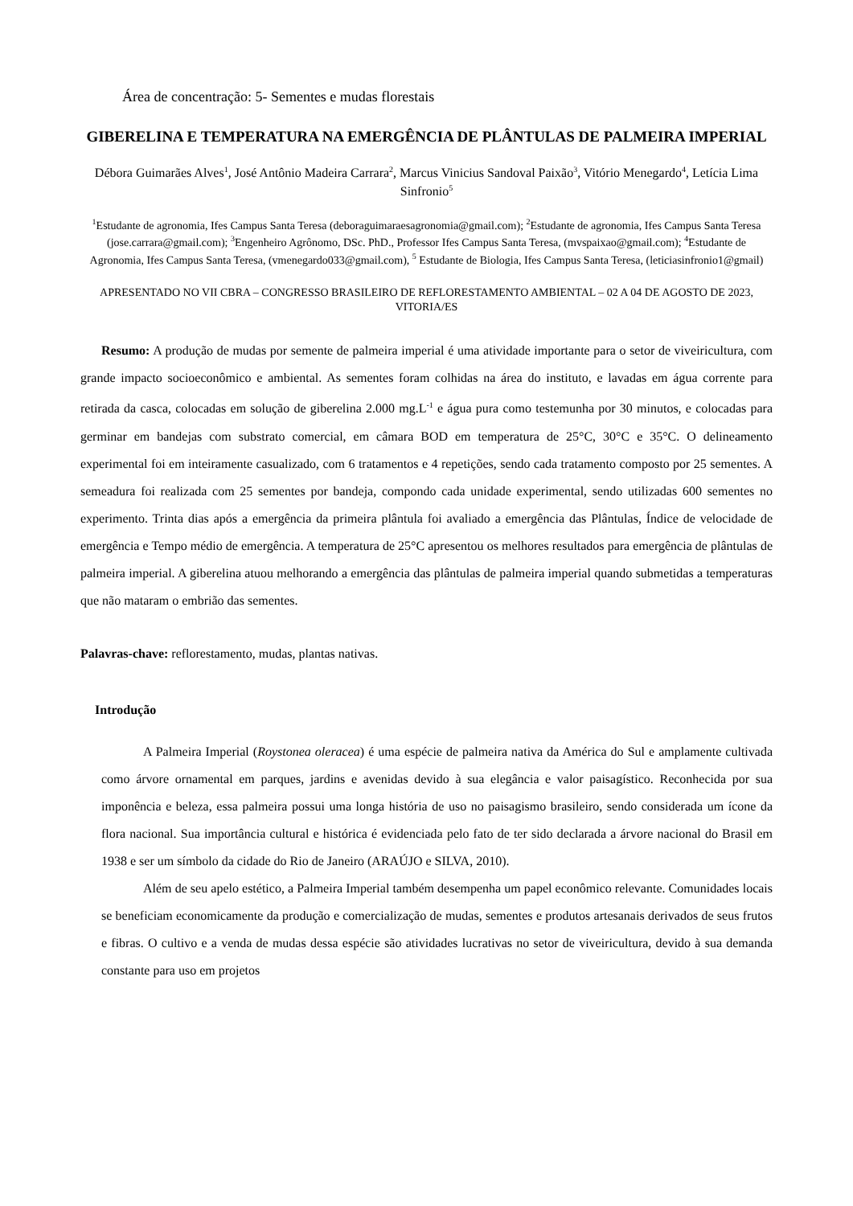Área de concentração: 5- Sementes e mudas florestais
GIBERELINA E TEMPERATURA NA EMERGÊNCIA DE PLÂNTULAS DE PALMEIRA IMPERIAL
Débora Guimarães Alves<sup>1</sup>, José Antônio Madeira Carrara<sup>2</sup>, Marcus Vinicius Sandoval Paixão<sup>3</sup>, Vitório Menegardo<sup>4</sup>, Letícia Lima Sinfronio<sup>5</sup>
<sup>1</sup> Estudante de agronomia, Ifes Campus Santa Teresa (deboraguimaraesagronomia@gmail.com); <sup>2</sup>Estudante de agronomia, Ifes Campus Santa Teresa (jose.carrara@gmail.com); <sup>3</sup>Engenheiro Agrônomo, DSc. PhD., Professor Ifes Campus Santa Teresa, (mvspaixao@gmail.com); <sup>4</sup>Estudante de Agronomia, Ifes Campus Santa Teresa, (vmenegardo033@gmail.com), <sup>5</sup> Estudante de Biologia, Ifes Campus Santa Teresa, (leticiasinfronio1@gmail)
APRESENTADO NO VII CBRA – CONGRESSO BRASILEIRO DE REFLORESTAMENTO AMBIENTAL – 02 A 04 DE AGOSTO DE 2023, VITORIA/ES
Resumo: A produção de mudas por semente de palmeira imperial é uma atividade importante para o setor de viveiricultura, com grande impacto socioeconômico e ambiental. As sementes foram colhidas na área do instituto, e lavadas em água corrente para retirada da casca, colocadas em solução de giberelina 2.000 mg.L<sup>-1</sup> e água pura como testemunha por 30 minutos, e colocadas para germinar em bandejas com substrato comercial, em câmara BOD em temperatura de 25°C, 30°C e 35°C. O delineamento experimental foi em inteiramente casualizado, com 6 tratamentos e 4 repetições, sendo cada tratamento composto por 25 sementes. A semeadura foi realizada com 25 sementes por bandeja, compondo cada unidade experimental, sendo utilizadas 600 sementes no experimento. Trinta dias após a emergência da primeira plântula foi avaliado a emergência das Plântulas, Índice de velocidade de emergência e Tempo médio de emergência. A temperatura de 25°C apresentou os melhores resultados para emergência de plântulas de palmeira imperial. A giberelina atuou melhorando a emergência das plântulas de palmeira imperial quando submetidas a temperaturas que não mataram o embrião das sementes.
Palavras-chave: reflorestamento, mudas, plantas nativas.
Introdução
A Palmeira Imperial (Roystonea oleracea) é uma espécie de palmeira nativa da América do Sul e amplamente cultivada como árvore ornamental em parques, jardins e avenidas devido à sua elegância e valor paisagístico. Reconhecida por sua imponência e beleza, essa palmeira possui uma longa história de uso no paisagismo brasileiro, sendo considerada um ícone da flora nacional. Sua importância cultural e histórica é evidenciada pelo fato de ter sido declarada a árvore nacional do Brasil em 1938 e ser um símbolo da cidade do Rio de Janeiro (ARAÚJO e SILVA, 2010).
Além de seu apelo estético, a Palmeira Imperial também desempenha um papel econômico relevante. Comunidades locais se beneficiam economicamente da produção e comercialização de mudas, sementes e produtos artesanais derivados de seus frutos e fibras. O cultivo e a venda de mudas dessa espécie são atividades lucrativas no setor de viveiricultura, devido à sua demanda constante para uso em projetos